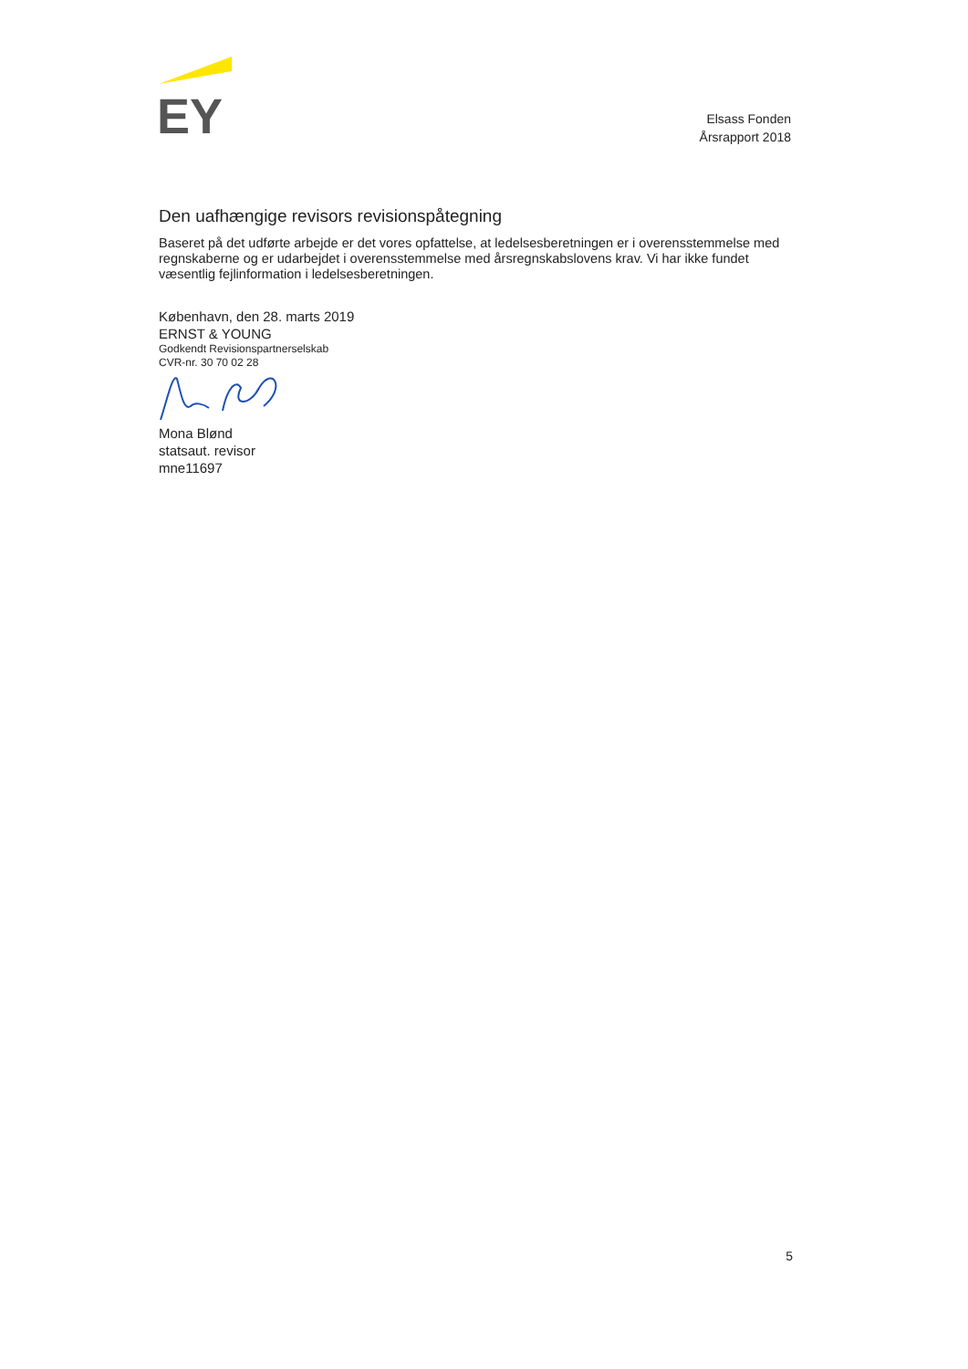EY
Elsass Fonden
Årsrapport 2018
Den uafhængige revisors revisionspåtegning
Baseret på det udførte arbejde er det vores opfattelse, at ledelsesberetningen er i overensstemmelse med regnskaberne og er udarbejdet i overensstemmelse med årsregnskabslovens krav. Vi har ikke fundet væsentlig fejlinformation i ledelsesberetningen.
København, den 28. marts 2019
ERNST & YOUNG
Godkendt Revisionspartnerselskab
CVR-nr. 30 70 02 28
Mona Blønd
statsaut. revisor
mne11697
5